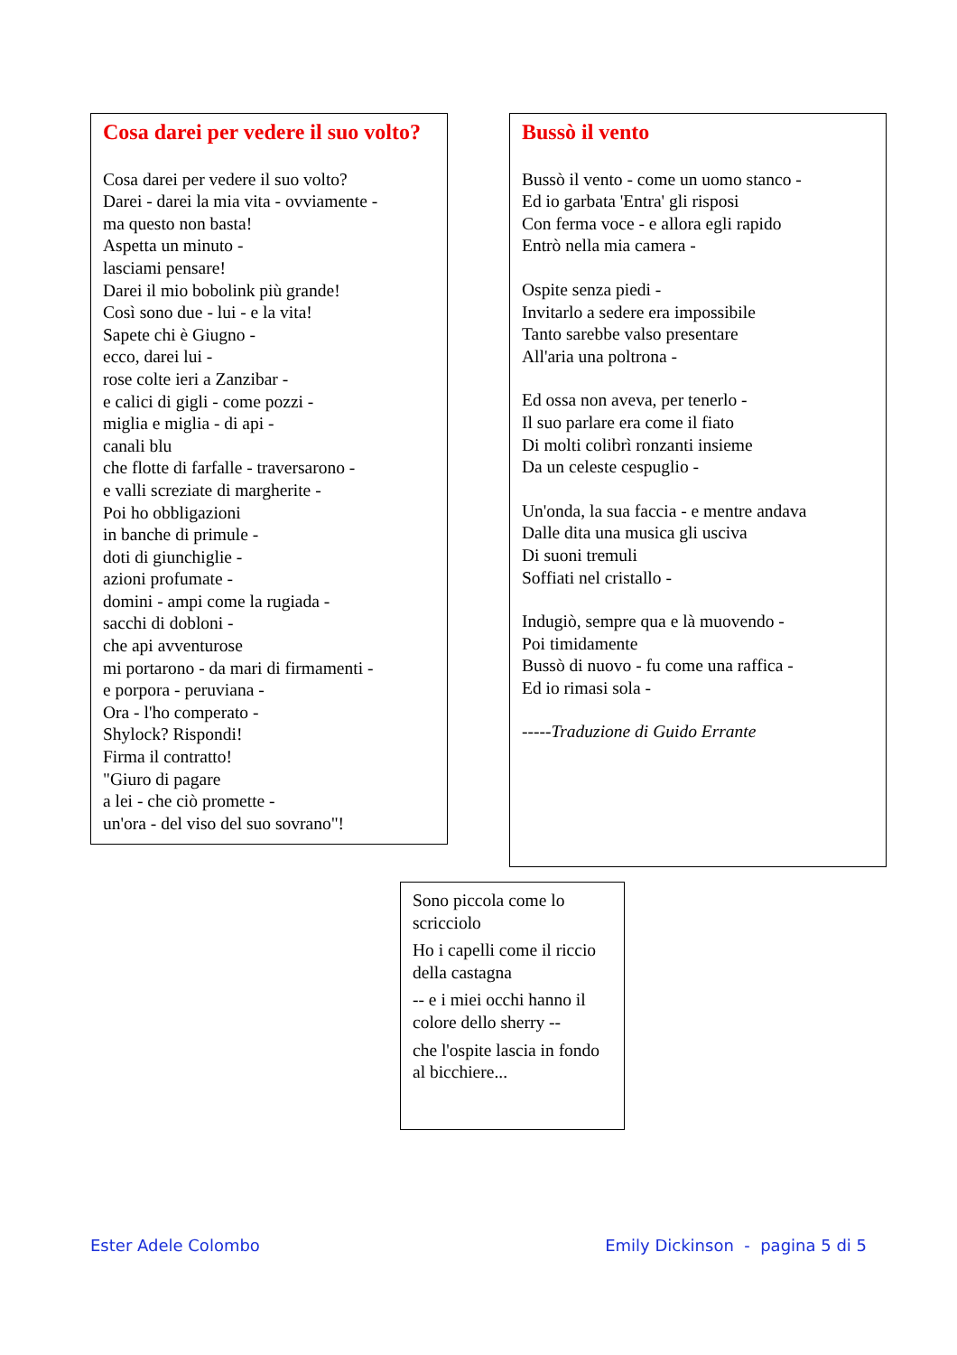Cosa darei per vedere il suo volto?
Cosa darei per vedere il suo volto?
Darei - darei la mia vita - ovviamente -
ma questo non basta!
Aspetta un minuto -
lasciami pensare!
Darei il mio bobolink più grande!
Così sono due - lui - e la vita!
Sapete chi è Giugno -
ecco, darei lui -
rose colte ieri a Zanzibar -
e calici di gigli - come pozzi -
miglia e miglia - di api -
canali blu
che flotte di farfalle - traversarono -
e valli screziate di margherite -
Poi ho obbligazioni
in banche di primule -
doti di giunchiglie -
azioni profumate -
domini - ampi come la rugiada -
sacchi di dobloni -
che api avventurose
mi portarono - da mari di firmamenti -
e porpora - peruviana -
Ora - l'ho comperato -
Shylock? Rispondi!
Firma il contratto!
"Giuro di pagare
a lei - che ciò promette -
un'ora - del viso del suo sovrano"!
Bussò il vento
Bussò il vento - come un uomo stanco -
Ed io garbata 'Entra' gli risposi
Con ferma voce - e allora egli rapido
Entrò nella mia camera -
Ospite senza piedi -
Invitarlo a sedere era impossibile
Tanto sarebbe valso presentare
All'aria una poltrona -
Ed ossa non aveva, per tenerlo -
Il suo parlare era come il fiato
Di molti colibrì ronzanti insieme
Da un celeste cespuglio -
Un'onda, la sua faccia - e mentre andava
Dalle dita una musica gli usciva
Di suoni tremuli
Soffiati nel cristallo -
Indugiò, sempre qua e là muovendo -
Poi timidamente
Bussò di nuovo - fu come una raffica -
Ed io rimasi sola -
-----Traduzione di Guido Errante
Sono piccola come lo scricciolo
Ho i capelli come il riccio della castagna
-- e i miei occhi hanno il colore dello sherry --
che l'ospite lascia in fondo al bicchiere...
Ester Adele Colombo Emily Dickinson - pagina 5 di 5